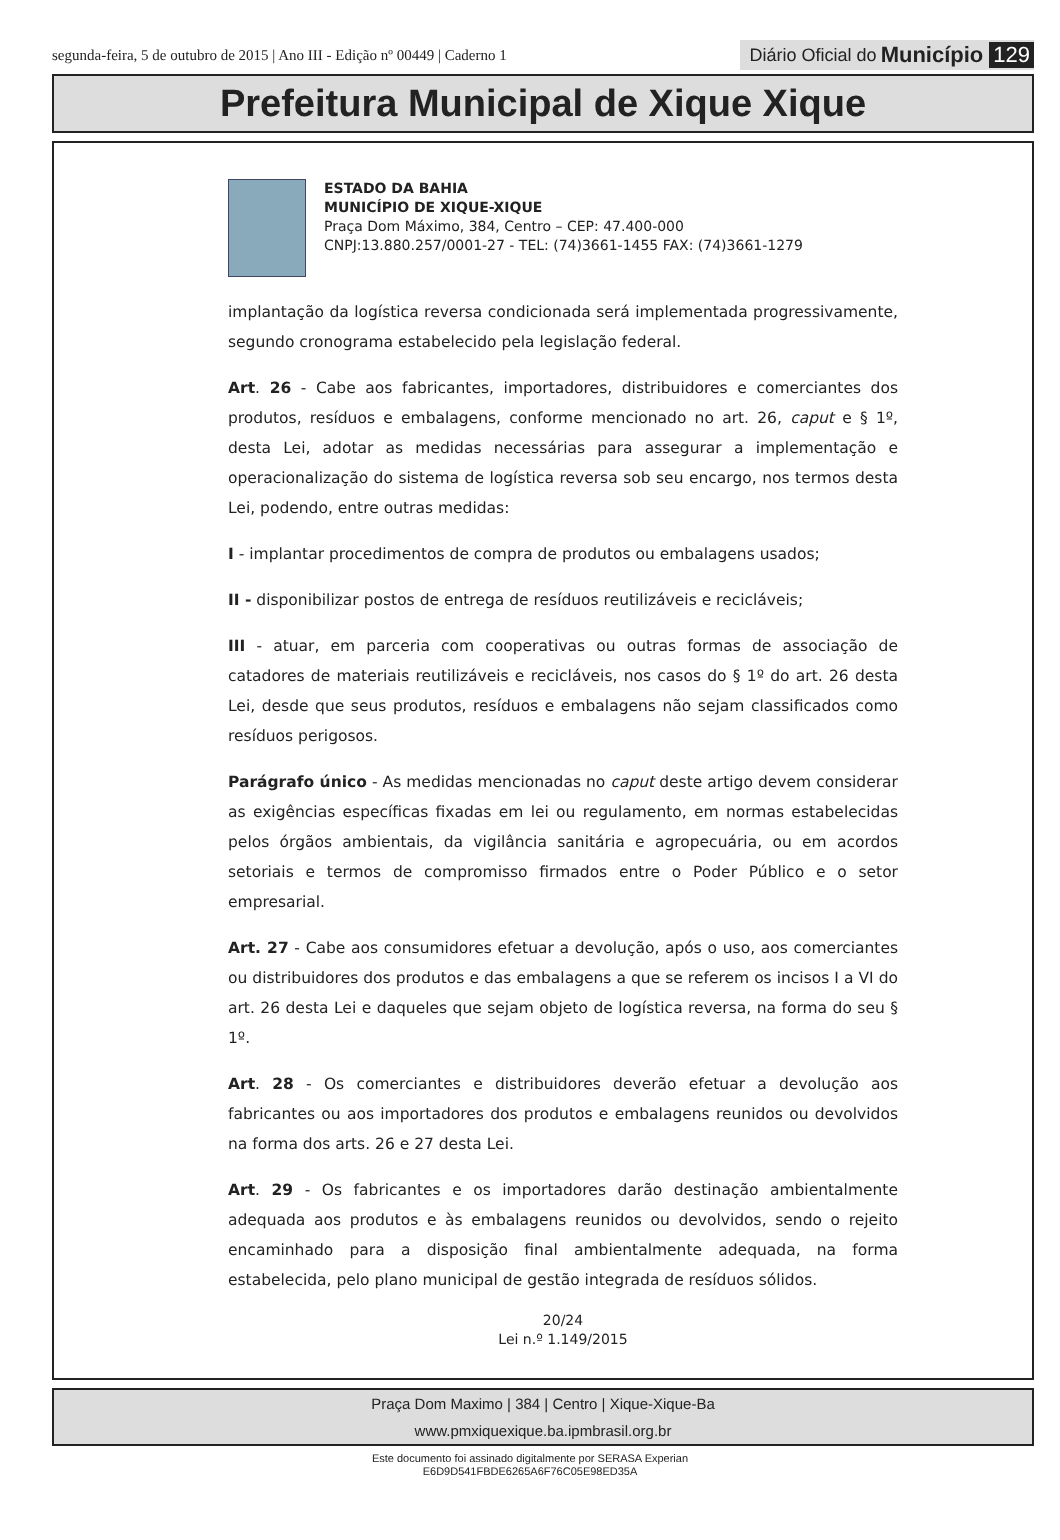segunda-feira, 5 de outubro de 2015 | Ano III - Edição nº 00449 | Caderno 1
Diário Oficial do Município 129
Prefeitura Municipal de Xique Xique
ESTADO DA BAHIA
MUNICÍPIO DE XIQUE-XIQUE
Praça Dom Máximo, 384, Centro – CEP: 47.400-000
CNPJ:13.880.257/0001-27 - TEL: (74)3661-1455 FAX: (74)3661-1279
implantação da logística reversa condicionada será implementada progressivamente, segundo cronograma estabelecido pela legislação federal.
Art. 26 - Cabe aos fabricantes, importadores, distribuidores e comerciantes dos produtos, resíduos e embalagens, conforme mencionado no art. 26, caput e § 1º, desta Lei, adotar as medidas necessárias para assegurar a implementação e operacionalização do sistema de logística reversa sob seu encargo, nos termos desta Lei, podendo, entre outras medidas:
I - implantar procedimentos de compra de produtos ou embalagens usados;
II - disponibilizar postos de entrega de resíduos reutilizáveis e recicláveis;
III - atuar, em parceria com cooperativas ou outras formas de associação de catadores de materiais reutilizáveis e recicláveis, nos casos do § 1º do art. 26 desta Lei, desde que seus produtos, resíduos e embalagens não sejam classificados como resíduos perigosos.
Parágrafo único - As medidas mencionadas no caput deste artigo devem considerar as exigências específicas fixadas em lei ou regulamento, em normas estabelecidas pelos órgãos ambientais, da vigilância sanitária e agropecuária, ou em acordos setoriais e termos de compromisso firmados entre o Poder Público e o setor empresarial.
Art. 27 - Cabe aos consumidores efetuar a devolução, após o uso, aos comerciantes ou distribuidores dos produtos e das embalagens a que se referem os incisos I a VI do art. 26 desta Lei e daqueles que sejam objeto de logística reversa, na forma do seu § 1º.
Art. 28 - Os comerciantes e distribuidores deverão efetuar a devolução aos fabricantes ou aos importadores dos produtos e embalagens reunidos ou devolvidos na forma dos arts. 26 e 27 desta Lei.
Art. 29 - Os fabricantes e os importadores darão destinação ambientalmente adequada aos produtos e às embalagens reunidos ou devolvidos, sendo o rejeito encaminhado para a disposição final ambientalmente adequada, na forma estabelecida, pelo plano municipal de gestão integrada de resíduos sólidos.
20/24
Lei n.º 1.149/2015
Praça Dom Maximo | 384 | Centro | Xique-Xique-Ba
www.pmxiquexique.ba.ipmbrasil.org.br
Este documento foi assinado digitalmente por SERASA Experian
E6D9D541FBDE6265A6F76C05E98ED35A